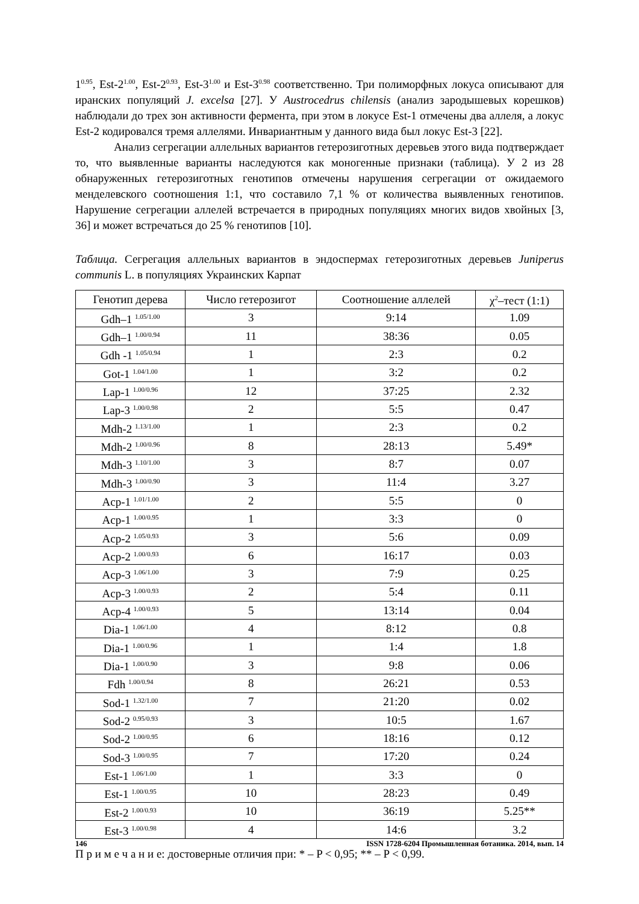1<sup>0.95</sup>, Est-2<sup>1.00</sup>, Est-2<sup>0.93</sup>, Est-3<sup>1.00</sup> и Est-3<sup>0.98</sup> соответственно. Три полиморфных локуса описывают для иранских популяций J. excelsa [27]. У Austrocedrus chilensis (анализ зародышевых корешков) наблюдали до трех зон активности фермента, при этом в локусе Est-1 отмечены два аллеля, а локус Est-2 кодировался тремя аллелями. Инвариантным у данного вида был локус Est-3 [22].
Анализ сегрегации аллельных вариантов гетерозиготных деревьев этого вида подтверждает то, что выявленные варианты наследуются как моногенные признаки (таблица). У 2 из 28 обнаруженных гетерозиготных генотипов отмечены нарушения сегрегации от ожидаемого менделевского соотношения 1:1, что составило 7,1 % от количества выявленных генотипов. Нарушение сегрегации аллелей встречается в природных популяциях многих видов хвойных [3, 36] и может встречаться до 25 % генотипов [10].
Таблица. Сегрегация аллельных вариантов в эндоспермах гетерозиготных деревьев Juniperus communis L. в популяциях Украинских Карпат
| Генотип дерева | Число гетерозигот | Соотношение аллелей | χ<sup>2</sup>–тест (1:1) |
| --- | --- | --- | --- |
| Gdh–1 <sup>1.05/1.00</sup> | 3 | 9:14 | 1.09 |
| Gdh–1 <sup>1.00/0.94</sup> | 11 | 38:36 | 0.05 |
| Gdh -1 <sup>1.05/0.94</sup> | 1 | 2:3 | 0.2 |
| Got-1 <sup>1.04/1.00</sup> | 1 | 3:2 | 0.2 |
| Lap-1 <sup>1.00/0.96</sup> | 12 | 37:25 | 2.32 |
| Lap-3 <sup>1.00/0.98</sup> | 2 | 5:5 | 0.47 |
| Mdh-2 <sup>1.13/1.00</sup> | 1 | 2:3 | 0.2 |
| Mdh-2 <sup>1.00/0.96</sup> | 8 | 28:13 | 5.49* |
| Mdh-3 <sup>1.10/1.00</sup> | 3 | 8:7 | 0.07 |
| Mdh-3 <sup>1.00/0.90</sup> | 3 | 11:4 | 3.27 |
| Acp-1 <sup>1.01/1.00</sup> | 2 | 5:5 | 0 |
| Acp-1 <sup>1.00/0.95</sup> | 1 | 3:3 | 0 |
| Acp-2 <sup>1.05/0.93</sup> | 3 | 5:6 | 0.09 |
| Acp-2 <sup>1.00/0.93</sup> | 6 | 16:17 | 0.03 |
| Acp-3 <sup>1.06/1.00</sup> | 3 | 7:9 | 0.25 |
| Acp-3 <sup>1.00/0.93</sup> | 2 | 5:4 | 0.11 |
| Acp-4 <sup>1.00/0.93</sup> | 5 | 13:14 | 0.04 |
| Dia-1 <sup>1.06/1.00</sup> | 4 | 8:12 | 0.8 |
| Dia-1 <sup>1.00/0.96</sup> | 1 | 1:4 | 1.8 |
| Dia-1 <sup>1.00/0.90</sup> | 3 | 9:8 | 0.06 |
| Fdh <sup>1.00/0.94</sup> | 8 | 26:21 | 0.53 |
| Sod-1 <sup>1.32/1.00</sup> | 7 | 21:20 | 0.02 |
| Sod-2 <sup>0.95/0.93</sup> | 3 | 10:5 | 1.67 |
| Sod-2 <sup>1.00/0.95</sup> | 6 | 18:16 | 0.12 |
| Sod-3 <sup>1.00/0.95</sup> | 7 | 17:20 | 0.24 |
| Est-1 <sup>1.06/1.00</sup> | 1 | 3:3 | 0 |
| Est-1 <sup>1.00/0.95</sup> | 10 | 28:23 | 0.49 |
| Est-2 <sup>1.00/0.93</sup> | 10 | 36:19 | 5.25** |
| Est-3 <sup>1.00/0.98</sup> | 4 | 14:6 | 3.2 |
П р и м е ч а н и е: достоверные отличия при: * – P < 0,95; ** – P < 0,99.
146 ISSN 1728-6204 Промышленная ботаника. 2014, вып. 14